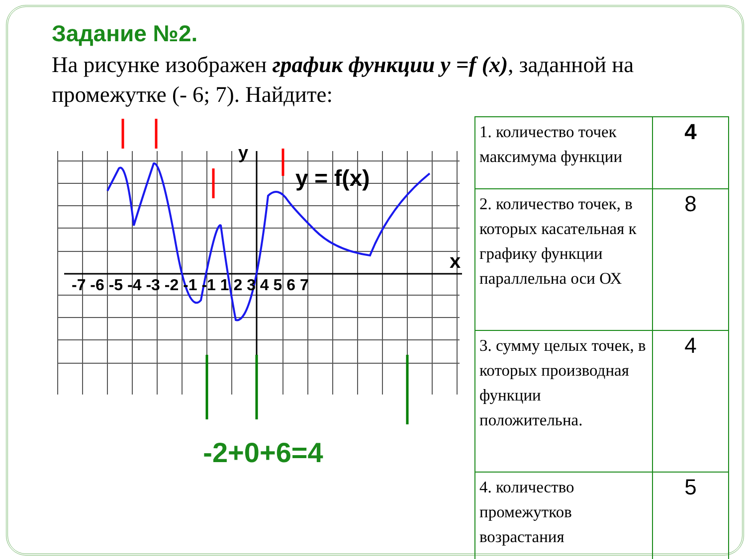Задание №2.
На рисунке изображен график функции y =f (x), заданной на промежутке (- 6; 7). Найдите:
-7 -6 -5 -4 -3 -2 -1 -1 1 2 3 4 5 6 7
y
x
y = f(x)
-2+0+6=4
| 1. количество точек максимума функции | 4 |
| 2. количество точек, в которых касательная к графику функции параллельна оси ОХ | 8 |
| 3. сумму целых точек, в которых производная функции положительна. | 4 |
| 4. количество промежутков возрастания | 5 |